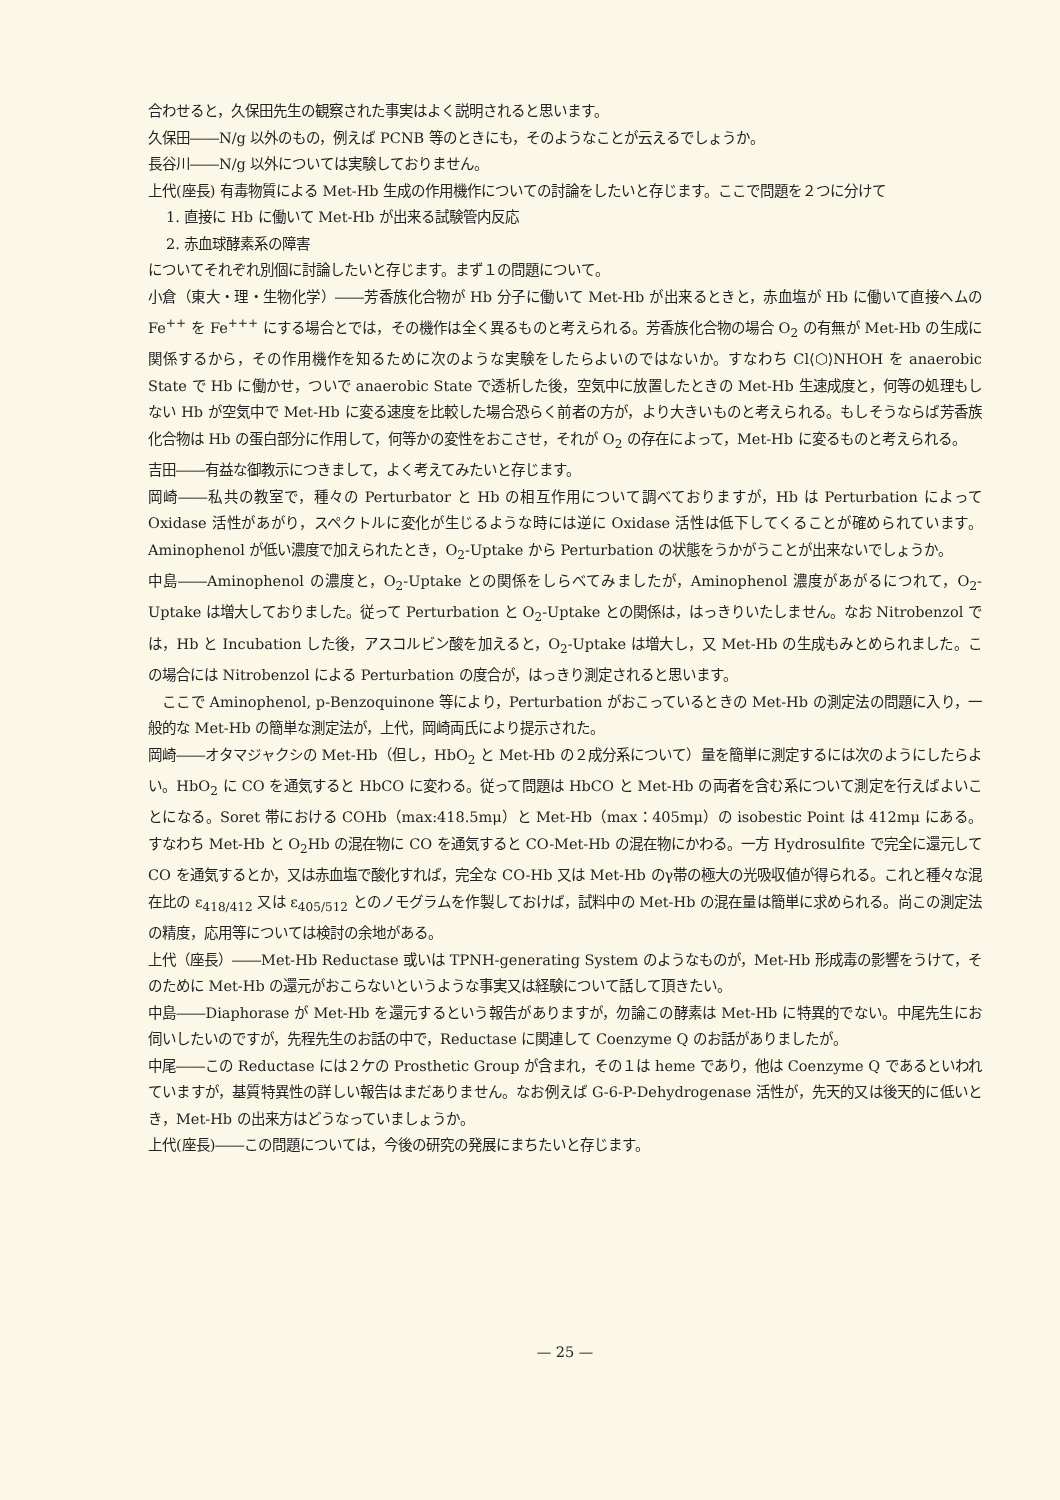合わせると，久保田先生の観察された事実はよく説明されると思います。
久保田――N/g 以外のもの，例えば PCNB 等のときにも，そのようなことが云えるでしょうか。
長谷川――N/g 以外については実験しておりません。
上代(座長) 有毒物質による Met-Hb 生成の作用機作についての討論をしたいと存じます。ここで問題を２つに分けて
1. 直接に Hb に働いて Met-Hb が出来る試験管内反応
2. 赤血球酵素系の障害
についてそれぞれ別個に討論したいと存じます。まず１の問題について。
小倉（東大・理・生物化学）――芳香族化合物が Hb 分子に働いて Met-Hb が出来るときと，赤血塩が Hb に働いて直接ヘムの Fe<sup>++</sup> を Fe<sup>+++</sup> にする場合とでは，その機作は全く異るものと考えられる。芳香族化合物の場合 O<sub>2</sub> の有無が Met-Hb の生成に関係するから，その作用機作を知るために次のような実験をしたらよいのではないか。すなわち Cl⟨⬡⟩NHOH を anaerobic State で Hb に働かせ，ついで anaerobic State で透析した後，空気中に放置したときの Met-Hb 生速成度と，何等の処理もしない Hb が空気中で Met-Hb に変る速度を比較した場合恐らく前者の方が，より大きいものと考えられる。もしそうならば芳香族化合物は Hb の蛋白部分に作用して，何等かの変性をおこさせ，それが O<sub>2</sub> の存在によって，Met-Hb に変るものと考えられる。
吉田――有益な御教示につきまして，よく考えてみたいと存じます。
岡崎――私共の教室で，種々の Perturbator と Hb の相互作用について調べておりますが，Hb は Perturbation によって Oxidase 活性があがり，スペクトルに変化が生じるような時には逆に Oxidase 活性は低下してくることが確められています。Aminophenol が低い濃度で加えられたとき，O<sub>2</sub>-Uptake から Perturbation の状態をうかがうことが出来ないでしょうか。
中島――Aminophenol の濃度と，O<sub>2</sub>-Uptake との関係をしらべてみましたが，Aminophenol 濃度があがるにつれて，O<sub>2</sub>-Uptake は増大しておりました。従って Perturbation と O<sub>2</sub>-Uptake との関係は，はっきりいたしません。なお Nitrobenzol では，Hb と Incubation した後，アスコルビン酸を加えると，O<sub>2</sub>-Uptake は増大し，又 Met-Hb の生成もみとめられました。この場合には Nitrobenzol による Perturbation の度合が，はっきり測定されると思います。
　ここで Aminophenol, p-Benzoquinone 等により，Perturbation がおこっているときの Met-Hb の測定法の問題に入り，一般的な Met-Hb の簡単な測定法が，上代，岡崎両氏により提示された。
岡崎――オタマジャクシの Met-Hb（但し，HbO<sub>2</sub> と Met-Hb の２成分系について）量を簡単に測定するには次のようにしたらよい。HbO<sub>2</sub> に CO を通気すると HbCO に変わる。従って問題は HbCO と Met-Hb の両者を含む系について測定を行えばよいことになる。Soret 帯における COHb（max:418.5mμ）と Met-Hb（max：405mμ）の isobestic Point は 412mμ にある。すなわち Met-Hb と O<sub>2</sub>Hb の混在物に CO を通気すると CO-Met-Hb の混在物にかわる。一方 Hydrosulfite で完全に還元して CO を通気するとか，又は赤血塩で酸化すれば，完全な CO-Hb 又は Met-Hb のγ帯の極大の光吸収値が得られる。これと種々な混在比の ε<sub>418/412</sub> 又は ε<sub>405/512</sub> とのノモグラムを作製しておけば，試料中の Met-Hb の混在量は簡単に求められる。尚この測定法の精度，応用等については検討の余地がある。
上代（座長）――Met-Hb Reductase 或いは TPNH-generating System のようなものが，Met-Hb 形成毒の影響をうけて，そのために Met-Hb の還元がおこらないというような事実又は経験について話して頂きたい。
中島――Diaphorase が Met-Hb を還元するという報告がありますが，勿論この酵素は Met-Hb に特異的でない。中尾先生にお伺いしたいのですが，先程先生のお話の中で，Reductase に関連して Coenzyme Q のお話がありましたが。
中尾――この Reductase には２ケの Prosthetic Group が含まれ，その１は heme であり，他は Coenzyme Q であるといわれていますが，基質特異性の詳しい報告はまだありません。なお例えば G-6-P-Dehydrogenase 活性が，先天的又は後天的に低いとき，Met-Hb の出来方はどうなっていましょうか。
上代(座長)――この問題については，今後の研究の発展にまちたいと存じます。
— 25 —